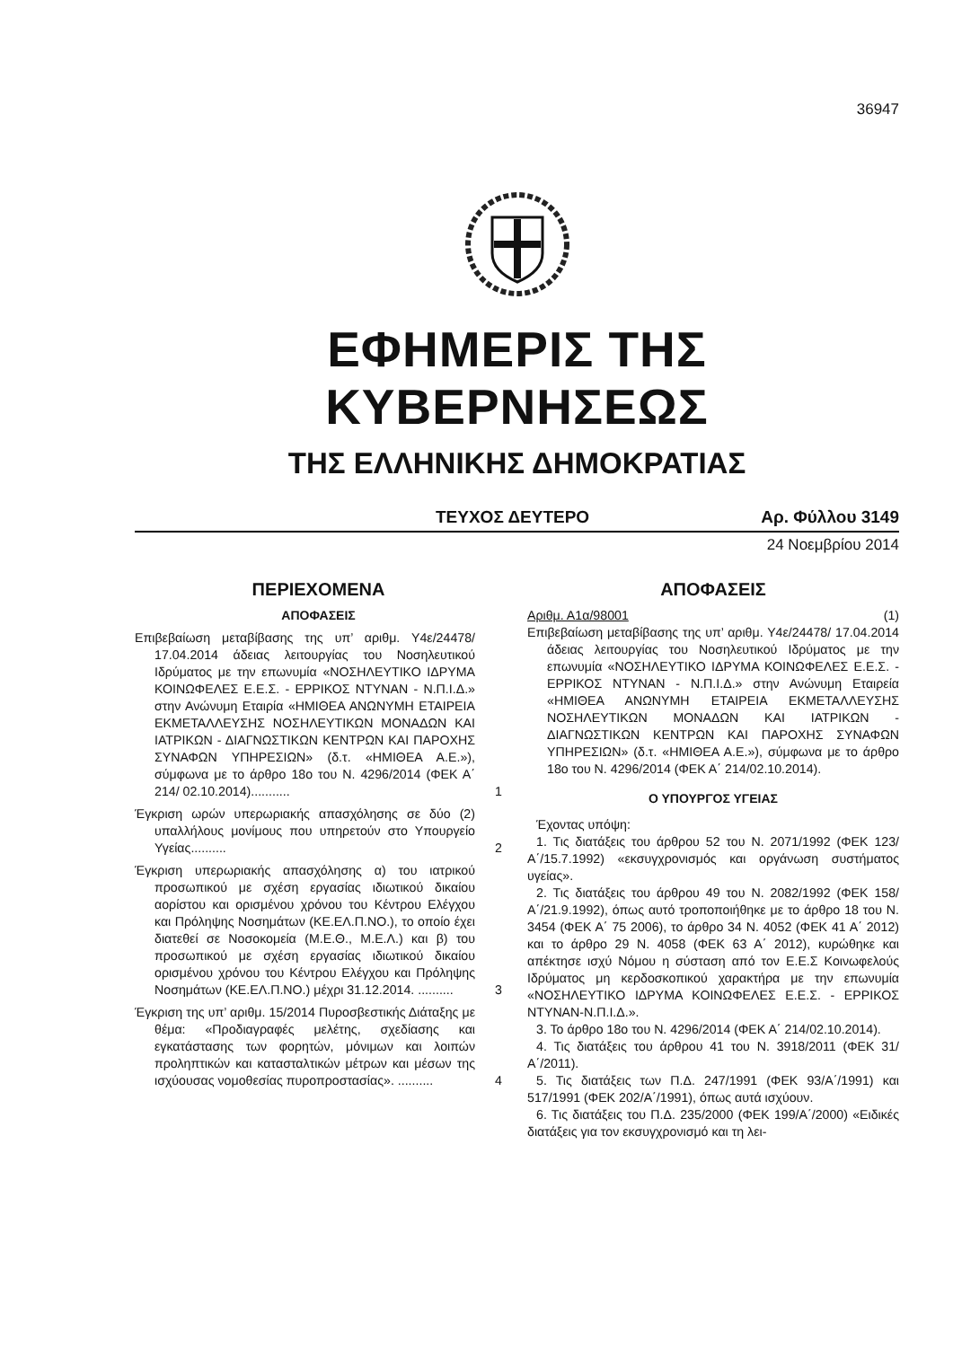36947
ΕΦΗΜΕΡΙΣ ΤΗΣ ΚΥΒΕΡΝΗΣΕΩΣ
ΤΗΣ ΕΛΛΗΝΙΚΗΣ ΔΗΜΟΚΡΑΤΙΑΣ
ΤΕΥΧΟΣ ΔΕΥΤΕΡΟ Αρ. Φύλλου 3149
24 Νοεμβρίου 2014
ΠΕΡΙΕΧΟΜΕΝΑ
ΑΠΟΦΑΣΕΙΣ
Επιβεβαίωση μεταβίβασης της υπ’ αριθμ. Υ4ε/24478/ 17.04.2014 άδειας λειτουργίας του Νοσηλευτικού Ιδρύματος με την επωνυμία «ΝΟΣΗΛΕΥΤΙΚΟ ΙΔΡΥΜΑ ΚΟΙΝΩΦΕΛΕΣ Ε.Ε.Σ. - ΕΡΡΙΚΟΣ ΝΤΥΝΑΝ - Ν.Π.Ι.Δ.» στην Ανώνυμη Εταιρία «ΗΜΙΘΕΑ ΑΝΩΝΥΜΗ ΕΤΑΙΡΕΙΑ ΕΚΜΕΤΑΛΛΕΥΣΗΣ ΝΟΣΗΛΕΥΤΙΚΩΝ ΜΟΝΑΔΩΝ ΚΑΙ ΙΑΤΡΙΚΩΝ - ΔΙΑΓΝΩΣΤΙΚΩΝ ΚΕΝΤΡΩΝ ΚΑΙ ΠΑΡΟΧΗΣ ΣΥΝΑΦΩΝ ΥΠΗΡΕΣΙΩΝ» (δ.τ. «ΗΜΙΘΕΑ Α.Ε.»), σύμφωνα με το άρθρο 18ο του Ν. 4296/2014 (ΦΕΚ Α΄ 214/ 02.10.2014)...........
1
Έγκριση ωρών υπερωριακής απασχόλησης σε δύο (2) υπαλλήλους μονίμους που υπηρετούν στο Υπουργείο Υγείας..........
2
Έγκριση υπερωριακής απασχόλησης α) του ιατρικού προσωπικού με σχέση εργασίας ιδιωτικού δικαίου αορίστου και ορισμένου χρόνου του Κέντρου Ελέγχου και Πρόληψης Νοσημάτων (ΚΕ.ΕΛ.Π.ΝΟ.), το οποίο έχει διατεθεί σε Νοσοκομεία (Μ.Ε.Θ., Μ.Ε.Λ.) και β) του προσωπικού με σχέση εργασίας ιδιωτικού δικαίου ορισμένου χρόνου του Κέντρου Ελέγχου και Πρόληψης Νοσημάτων (ΚΕ.ΕΛ.Π.ΝΟ.) μέχρι 31.12.2014. ..........
3
Έγκριση της υπ’ αριθμ. 15/2014 Πυροσβεστικής Διάταξης με θέμα: «Προδιαγραφές μελέτης, σχεδίασης και εγκατάστασης των φορητών, μόνιμων και λοιπών προληπτικών και κατασταλτικών μέτρων και μέσων της ισχύουσας νομοθεσίας πυροπροστασίας». ..........
4
ΑΠΟΦΑΣΕΙΣ
Αριθμ. Α1α/98001 (1)
Επιβεβαίωση μεταβίβασης της υπ’ αριθμ. Υ4ε/24478/ 17.04.2014 άδειας λειτουργίας του Νοσηλευτικού Ιδρύματος με την επωνυμία «ΝΟΣΗΛΕΥΤΙΚΟ ΙΔΡΥΜΑ ΚΟΙΝΩΦΕΛΕΣ Ε.Ε.Σ. - ΕΡΡΙΚΟΣ ΝΤΥΝΑΝ - Ν.Π.Ι.Δ.» στην Ανώνυμη Εταιρεία «ΗΜΙΘΕΑ ΑΝΩΝΥΜΗ ΕΤΑΙΡΕΙΑ ΕΚΜΕΤΑΛΛΕΥΣΗΣ ΝΟΣΗΛΕΥΤΙΚΩΝ ΜΟΝΑΔΩΝ ΚΑΙ ΙΑΤΡΙΚΩΝ - ΔΙΑΓΝΩΣΤΙΚΩΝ ΚΕΝΤΡΩΝ ΚΑΙ ΠΑΡΟΧΗΣ ΣΥΝΑΦΩΝ ΥΠΗΡΕΣΙΩΝ» (δ.τ. «ΗΜΙΘΕΑ Α.Ε.»), σύμφωνα με το άρθρο 18ο του Ν. 4296/2014 (ΦΕΚ Α΄ 214/02.10.2014).
Ο ΥΠΟΥΡΓΟΣ ΥΓΕΙΑΣ
Έχοντας υπόψη:
1. Τις διατάξεις του άρθρου 52 του Ν. 2071/1992 (ΦΕΚ 123/Α΄/15.7.1992) «εκσυγχρονισμός και οργάνωση συστήματος υγείας».
2. Τις διατάξεις του άρθρου 49 του Ν. 2082/1992 (ΦΕΚ 158/Α΄/21.9.1992), όπως αυτό τροποποιήθηκε με το άρθρο 18 του Ν. 3454 (ΦΕΚ Α΄ 75 2006), το άρθρο 34 Ν. 4052 (ΦΕΚ 41 Α΄ 2012) και το άρθρο 29 Ν. 4058 (ΦΕΚ 63 Α΄ 2012), κυρώθηκε και απέκτησε ισχύ Νόμου η σύσταση από τον Ε.Ε.Σ Κοινωφελούς Ιδρύματος μη κερδοσκοπικού χαρακτήρα με την επωνυμία «ΝΟΣΗΛΕΥΤΙΚΟ ΙΔΡΥΜΑ ΚΟΙΝΩΦΕΛΕΣ Ε.Ε.Σ. - ΕΡΡΙΚΟΣ ΝΤΥΝΑΝ-Ν.Π.Ι.Δ.».
3. Το άρθρο 18ο του Ν. 4296/2014 (ΦΕΚ Α΄ 214/02.10.2014).
4. Τις διατάξεις του άρθρου 41 του Ν. 3918/2011 (ΦΕΚ 31/Α΄/2011).
5. Τις διατάξεις των Π.Δ. 247/1991 (ΦΕΚ 93/Α΄/1991) και 517/1991 (ΦΕΚ 202/Α΄/1991), όπως αυτά ισχύουν.
6. Τις διατάξεις του Π.Δ. 235/2000 (ΦΕΚ 199/Α΄/2000) «Ειδικές διατάξεις για τον εκσυγχρονισμό και τη λει-